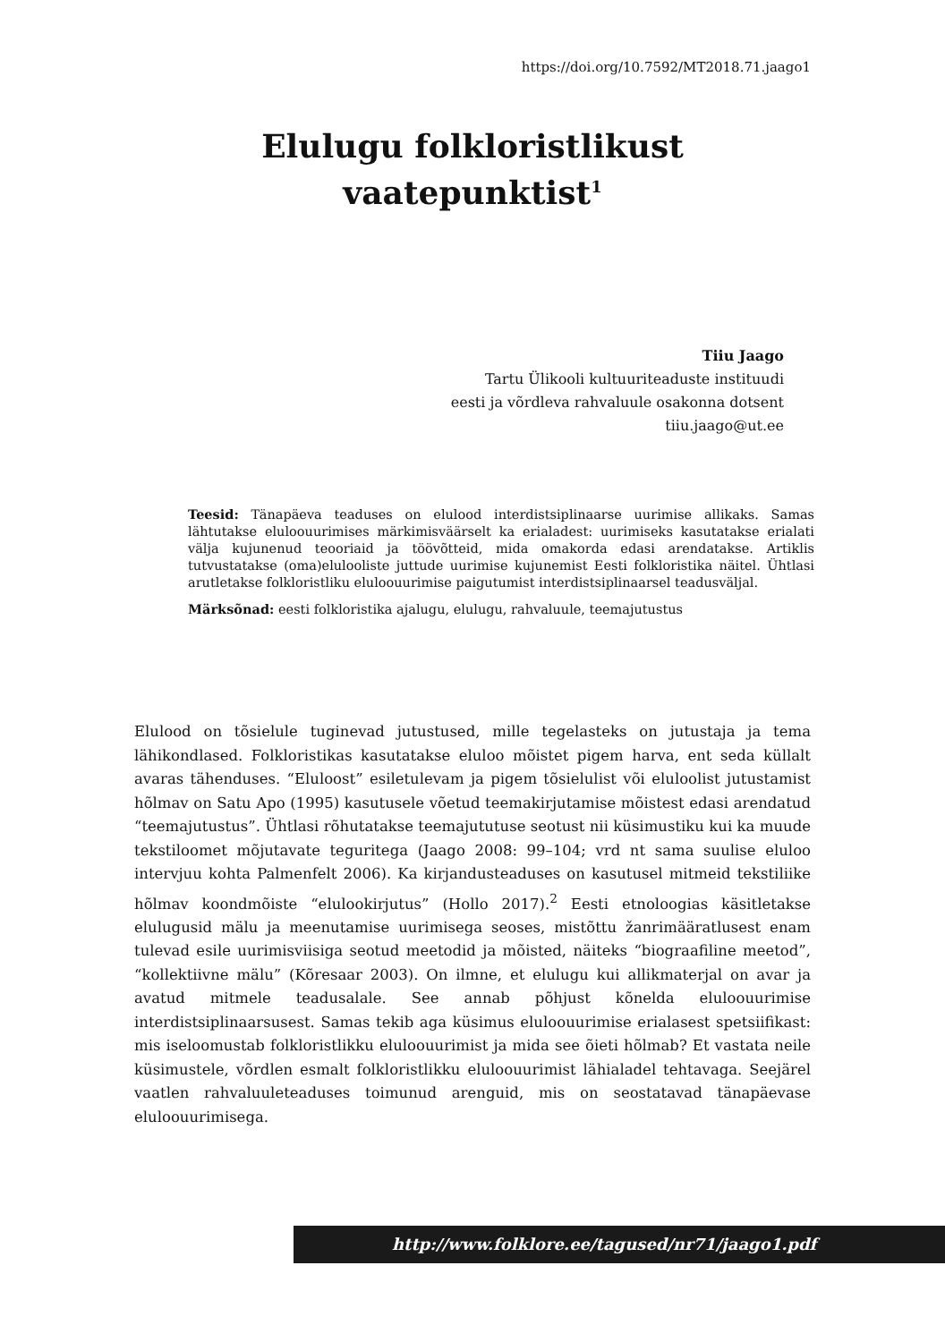https://doi.org/10.7592/MT2018.71.jaago1
Elulugu folkloristlikust
vaatepunktist<sup>1</sup>
Tiiu Jaago
Tartu Ülikooli kultuuriteaduste instituudi
eesti ja võrdleva rahvaluule osakonna dotsent
tiiu.jaago@ut.ee
Teesid: Tänapäeva teaduses on elulood interdistsiplinaarse uurimise allikaks. Samas lähtutakse eluloouurimises märkimisväärselt ka erialadest: uurimiseks kasutatakse erialati välja kujunenud teooriaid ja töövõtteid, mida omakorda edasi arendatakse. Artiklis tutvustatakse (oma)elulooliste juttude uurimise kujunemist Eesti folkloristika näitel. Ühtlasi arutletakse folkloristliku eluloouurimise paigutumist interdistsiplinaarsel teadusväljal.
Märksõnad: eesti folkloristika ajalugu, elulugu, rahvaluule, teemajutustus
Elulood on tõsielule tuginevad jutustused, mille tegelasteks on jutustaja ja tema lähikondlased. Folkloristikas kasutatakse eluloo mõistet pigem harva, ent seda küllalt avaras tähenduses. “Eluloost” esiletulevam ja pigem tõsielulist või eluloolist jutustamist hõlmav on Satu Apo (1995) kasutusele võetud teemakirjutamise mõistest edasi arendatud “teemajutustus”. Ühtlasi rõhutatakse teemajututuse seotust nii küsimustiku kui ka muude tekstiloomet mõjutavate teguritega (Jaago 2008: 99–104; vrd nt sama suulise eluloo intervjuu kohta Palmenfelt 2006). Ka kirjandusteaduses on kasutusel mitmeid tekstiliike hõlmav koondmõiste “elulookirjutus” (Hollo 2017).<sup>2</sup> Eesti etnoloogias käsitletakse elulugusid mälu ja meenutamise uurimisega seoses, mistõttu žanrimääratlusest enam tulevad esile uurimisviisiga seotud meetodid ja mõisted, näiteks “biograafiline meetod”, “kollektiivne mälu” (Kõresaar 2003). On ilmne, et elulugu kui allikmaterjal on avar ja avatud mitmele teadusalale. See annab põhjust kõnelda eluloouurimise interdistsiplinaarsusest. Samas tekib aga küsimus eluloouurimise erialasest spetsiifikast: mis iseloomustab folkloristlikku eluloouurimist ja mida see õieti hõlmab? Et vastata neile küsimustele, võrdlen esmalt folkloristlikku eluloouurimist lähialadel tehtavaga. Seejärel vaatlen rahvaluuleteaduses toimunud arenguid, mis on seostatavad tänapäevase eluloouurimisega.
http://www.folklore.ee/tagused/nr71/jaago1.pdf